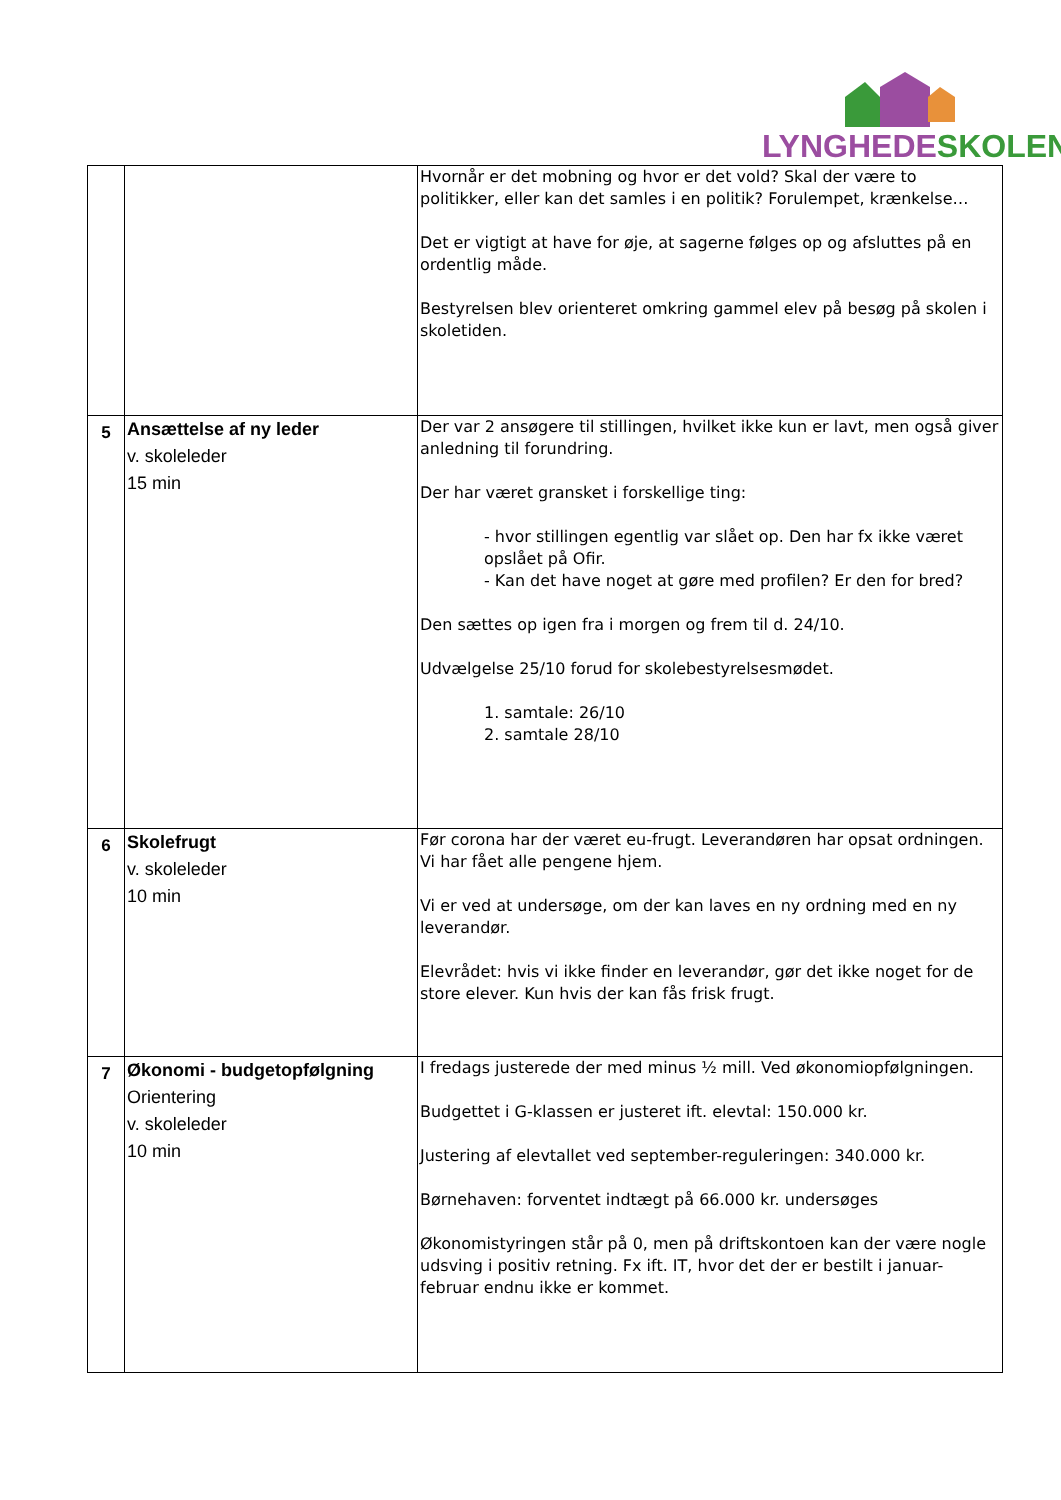LYNGHEDE SKOLEN
| | | Hvornår er det mobning og hvor er det vold? Skal der være to politikker, eller kan det samles i en politik? Forulempet, krænkelse… Det er vigtigt at have for øje, at sagerne følges op og afsluttes på en ordentlig måde. Bestyrelsen blev orienteret omkring gammel elev på besøg på skolen i skoletiden. |
| 5 | Ansættelse af ny leder v. skoleleder 15 min | Der var 2 ansøgere til stillingen, hvilket ikke kun er lavt, men også giver anledning til forundring. Der har været gransket i forskellige ting: - hvor stillingen egentlig var slået op. Den har fx ikke været opslået på Ofir. - Kan det have noget at gøre med profilen? Er den for bred? Den sættes op igen fra i morgen og frem til d. 24/10. Udvælgelse 25/10 forud for skolebestyrelsesmødet. 1. samtale: 26/10 2. samtale 28/10 |
| 6 | Skolefrugt v. skoleleder 10 min | Før corona har der været eu-frugt. Leverandøren har opsat ordningen. Vi har fået alle pengene hjem. Vi er ved at undersøge, om der kan laves en ny ordning med en ny leverandør. Elevrådet: hvis vi ikke finder en leverandør, gør det ikke noget for de store elever. Kun hvis der kan fås frisk frugt. |
| 7 | Økonomi - budgetopfølgning Orientering v. skoleleder 10 min | I fredags justerede der med minus ½ mill. Ved økonomiopfølgningen. Budgettet i G-klassen er justeret ift. elevtal: 150.000 kr. Justering af elevtallet ved september-reguleringen: 340.000 kr. Børnehaven: forventet indtægt på 66.000 kr. undersøges Økonomistyringen står på 0, men på driftskontoen kan der være nogle udsving i positiv retning. Fx ift. IT, hvor det der er bestilt i januar-februar endnu ikke er kommet. |